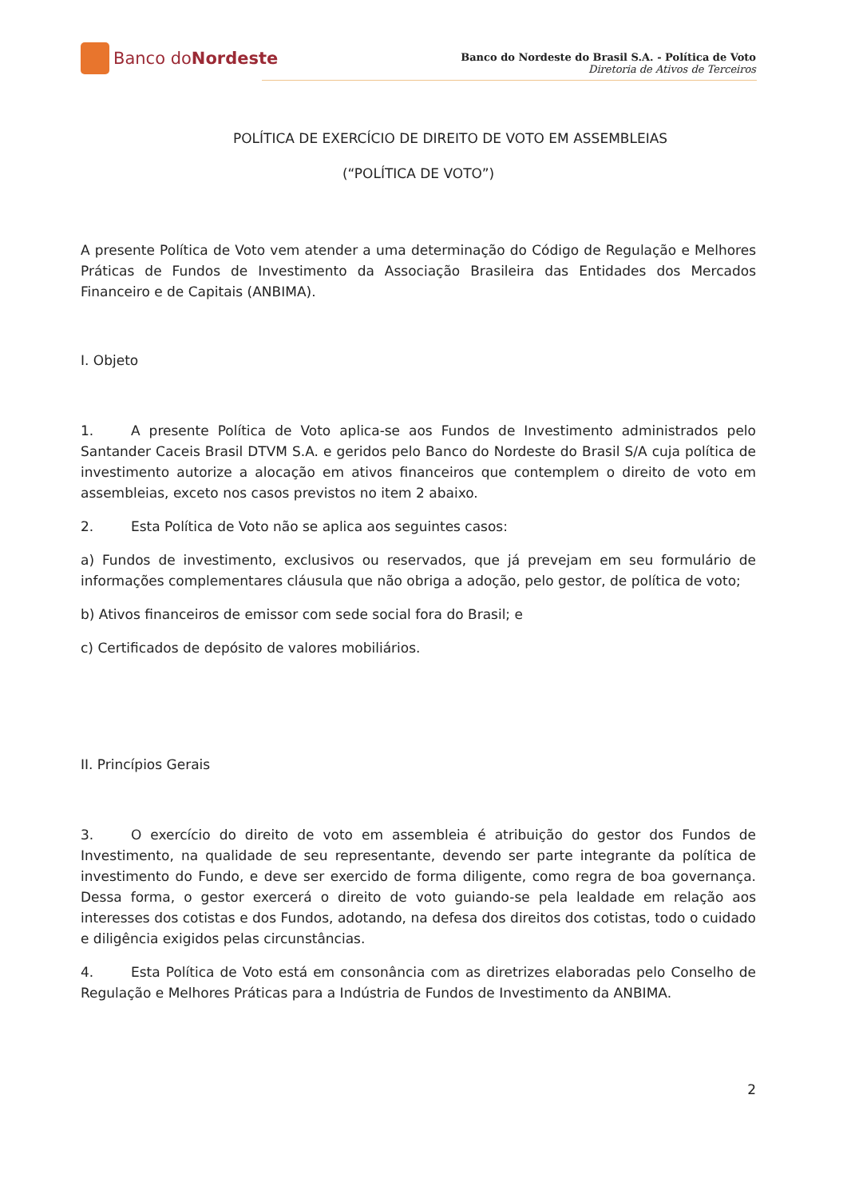Banco do Nordeste
Banco do Nordeste do Brasil S.A. - Política de Voto
Diretoria de Ativos de Terceiros
POLÍTICA DE EXERCÍCIO DE DIREITO DE VOTO EM ASSEMBLEIAS
(“POLÍTICA DE VOTO”)
A presente Política de Voto vem atender a uma determinação do Código de Regulação e Melhores Práticas de Fundos de Investimento da Associação Brasileira das Entidades dos Mercados Financeiro e de Capitais (ANBIMA).
I. Objeto
1. A presente Política de Voto aplica-se aos Fundos de Investimento administrados pelo Santander Caceis Brasil DTVM S.A. e geridos pelo Banco do Nordeste do Brasil S/A cuja política de investimento autorize a alocação em ativos financeiros que contemplem o direito de voto em assembleias, exceto nos casos previstos no item 2 abaixo.
2. Esta Política de Voto não se aplica aos seguintes casos:
a) Fundos de investimento, exclusivos ou reservados, que já prevejam em seu formulário de informações complementares cláusula que não obriga a adoção, pelo gestor, de política de voto;
b) Ativos financeiros de emissor com sede social fora do Brasil; e
c) Certificados de depósito de valores mobiliários.
II. Princípios Gerais
3. O exercício do direito de voto em assembleia é atribuição do gestor dos Fundos de Investimento, na qualidade de seu representante, devendo ser parte integrante da política de investimento do Fundo, e deve ser exercido de forma diligente, como regra de boa governança. Dessa forma, o gestor exercerá o direito de voto guiando-se pela lealdade em relação aos interesses dos cotistas e dos Fundos, adotando, na defesa dos direitos dos cotistas, todo o cuidado e diligência exigidos pelas circunstâncias.
4. Esta Política de Voto está em consonância com as diretrizes elaboradas pelo Conselho de Regulação e Melhores Práticas para a Indústria de Fundos de Investimento da ANBIMA.
2